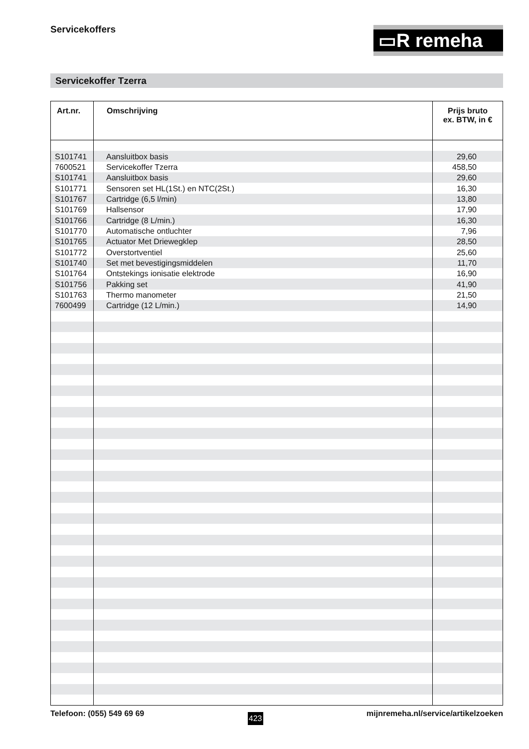Servicekoffers ▭R remeha
Servicekoffer Tzerra
| Art.nr. | Omschrijving | Prijs bruto ex. BTW, in € |
| --- | --- | --- |
| S101741 | Aansluitbox basis | 29,60 |
| 7600521 | Servicekoffer Tzerra | 458,50 |
| S101741 | Aansluitbox basis | 29,60 |
| S101771 | Sensoren set HL(1St.) en NTC(2St.) | 16,30 |
| S101767 | Cartridge (6,5 l/min) | 13,80 |
| S101769 | Hallsensor | 17,90 |
| S101766 | Cartridge (8 L/min.) | 16,30 |
| S101770 | Automatische ontluchter | 7,96 |
| S101765 | Actuator Met Driewegklep | 28,50 |
| S101772 | Overstortventiel | 25,60 |
| S101740 | Set met bevestigingsmiddelen | 11,70 |
| S101764 | Ontstekings ionisatie elektrode | 16,90 |
| S101756 | Pakking set | 41,90 |
| S101763 | Thermo manometer | 21,50 |
| 7600499 | Cartridge (12 L/min.) | 14,90 |
Telefoon: (055) 549 69 69 423 mijnremeha.nl/service/artikelzoeken